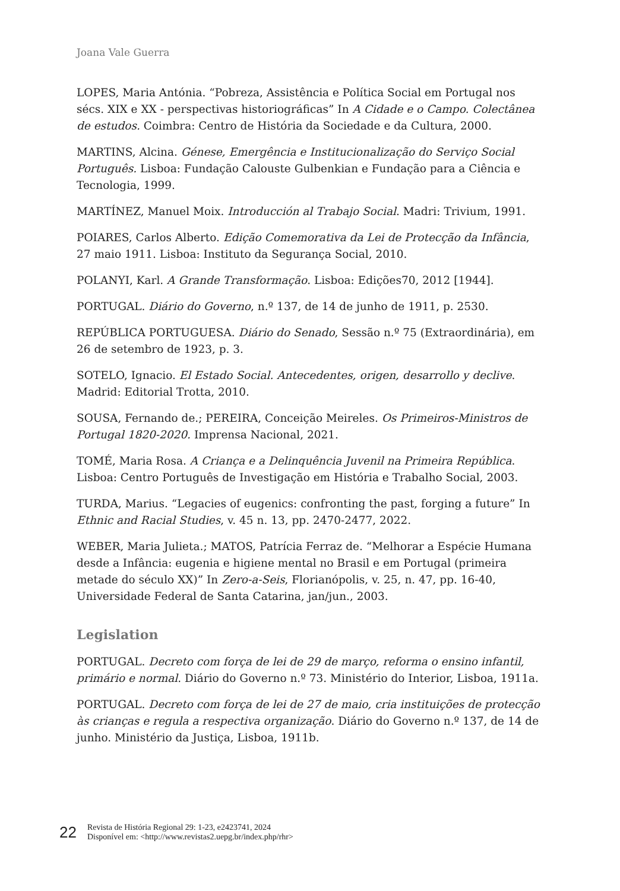Joana Vale Guerra
LOPES, Maria Antónia. “Pobreza, Assistência e Política Social em Portugal nos sécs. XIX e XX - perspectivas historiográficas” In A Cidade e o Campo. Colectânea de estudos. Coimbra: Centro de História da Sociedade e da Cultura, 2000.
MARTINS, Alcina. Génese, Emergência e Institucionalização do Serviço Social Português. Lisboa: Fundação Calouste Gulbenkian e Fundação para a Ciência e Tecnologia, 1999.
MARTÍNEZ, Manuel Moix. Introducción al Trabajo Social. Madri: Trivium, 1991.
POIARES, Carlos Alberto. Edição Comemorativa da Lei de Protecção da Infância, 27 maio 1911. Lisboa: Instituto da Segurança Social, 2010.
POLANYI, Karl. A Grande Transformação. Lisboa: Edições70, 2012 [1944].
PORTUGAL. Diário do Governo, n.º 137, de 14 de junho de 1911, p. 2530.
REPÚBLICA PORTUGUESA. Diário do Senado, Sessão n.º 75 (Extraordinária), em 26 de setembro de 1923, p. 3.
SOTELO, Ignacio. El Estado Social. Antecedentes, origen, desarrollo y declive. Madrid: Editorial Trotta, 2010.
SOUSA, Fernando de.; PEREIRA, Conceição Meireles. Os Primeiros-Ministros de Portugal 1820-2020. Imprensa Nacional, 2021.
TOMÉ, Maria Rosa. A Criança e a Delinquência Juvenil na Primeira República. Lisboa: Centro Português de Investigação em História e Trabalho Social, 2003.
TURDA, Marius. “Legacies of eugenics: confronting the past, forging a future” In Ethnic and Racial Studies, v. 45 n. 13, pp. 2470-2477, 2022.
WEBER, Maria Julieta.; MATOS, Patrícia Ferraz de. “Melhorar a Espécie Humana desde a Infância: eugenia e higiene mental no Brasil e em Portugal (primeira metade do século XX)” In Zero-a-Seis, Florianópolis, v. 25, n. 47, pp. 16-40, Universidade Federal de Santa Catarina, jan/jun., 2003.
Legislation
PORTUGAL. Decreto com força de lei de 29 de março, reforma o ensino infantil, primário e normal. Diário do Governo n.º 73. Ministério do Interior, Lisboa, 1911a.
PORTUGAL. Decreto com força de lei de 27 de maio, cria instituições de protecção às crianças e regula a respectiva organização. Diário do Governo n.º 137, de 14 de junho. Ministério da Justiça, Lisboa, 1911b.
22
Revista de História Regional 29: 1-23, e2423741, 2024
Disponível em: <http://www.revistas2.uepg.br/index.php/rhr>